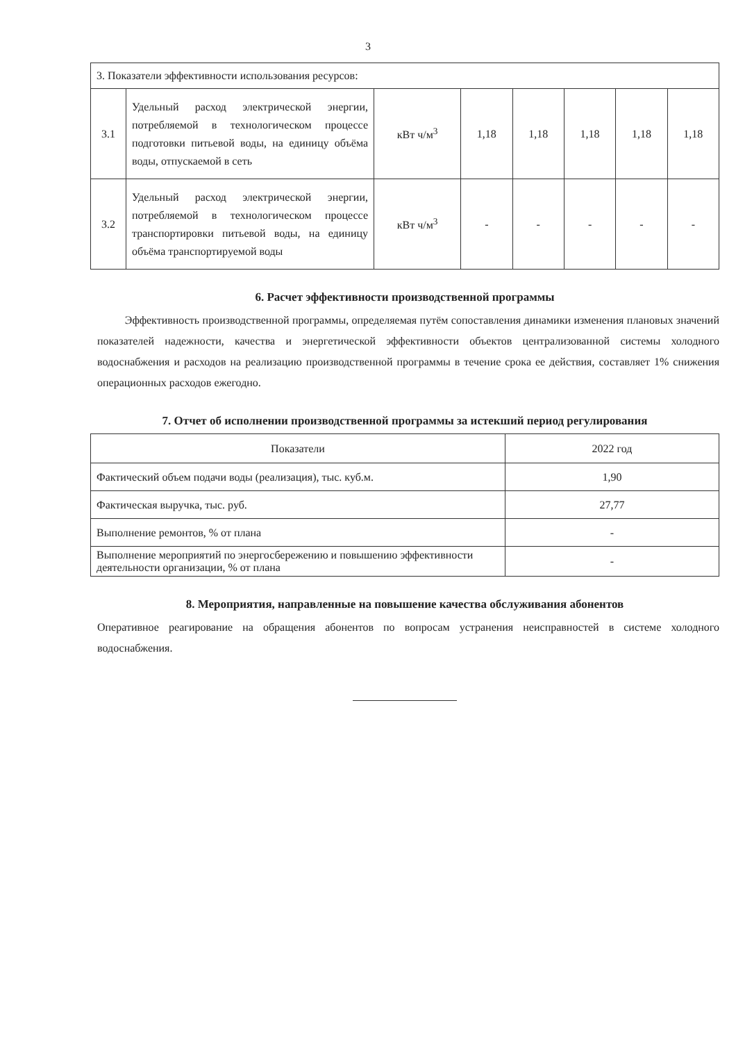3
| 3. Показатели эффективности использования ресурсов: | | | | | | | |
| 3.1 | Удельный расход электрической энергии, потребляемой в технологическом процессе подготовки питьевой воды, на единицу объёма воды, отпускаемой в сеть | кВт ч/м<sup>3</sup> | 1,18 | 1,18 | 1,18 | 1,18 | 1,18 |
| 3.2 | Удельный расход электрической энергии, потребляемой в технологическом процессе транспортировки питьевой воды, на единицу объёма транспортируемой воды | кВт ч/м<sup>3</sup> | - | - | - | - | - |
6. Расчет эффективности производственной программы
Эффективность производственной программы, определяемая путём сопоставления динамики изменения плановых значений показателей надежности, качества и энергетической эффективности объектов централизованной системы холодного водоснабжения и расходов на реализацию производственной программы в течение срока ее действия, составляет 1% снижения операционных расходов ежегодно.
7. Отчет об исполнении производственной программы за истекший период регулирования
| Показатели | 2022 год |
| --- | --- |
| Фактический объем подачи воды (реализация), тыс. куб.м. | 1,90 |
| Фактическая выручка, тыс. руб. | 27,77 |
| Выполнение ремонтов, % от плана | - |
| Выполнение мероприятий по энергосбережению и повышению эффективности деятельности организации, % от плана | - |
8. Мероприятия, направленные на повышение качества обслуживания абонентов
Оперативное реагирование на обращения абонентов по вопросам устранения неисправностей в системе холодного водоснабжения.